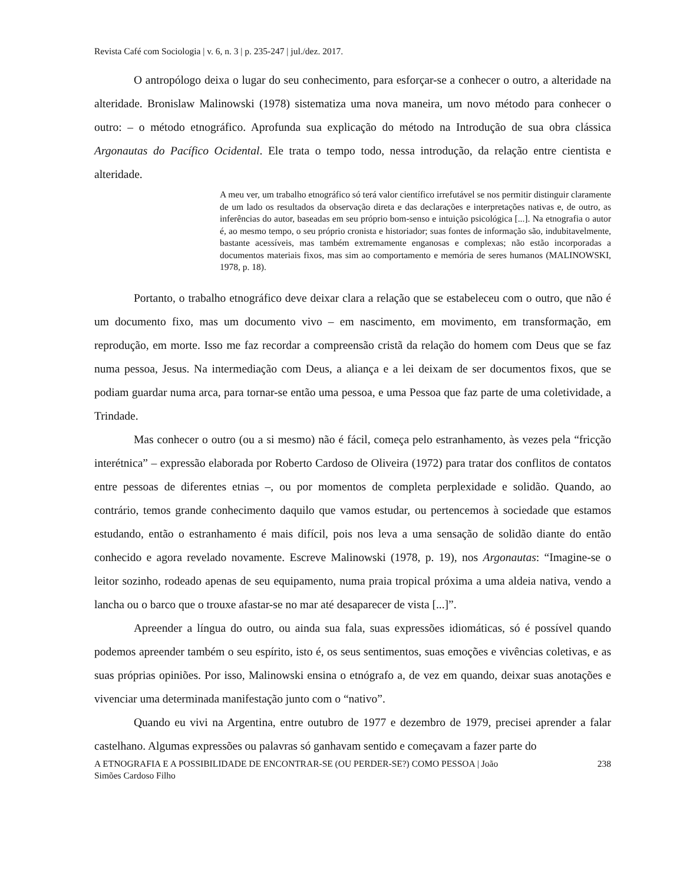Revista Café com Sociologia | v. 6, n. 3 | p. 235-247 | jul./dez. 2017.
O antropólogo deixa o lugar do seu conhecimento, para esforçar-se a conhecer o outro, a alteridade na alteridade. Bronislaw Malinowski (1978) sistematiza uma nova maneira, um novo método para conhecer o outro: – o método etnográfico. Aprofunda sua explicação do método na Introdução de sua obra clássica Argonautas do Pacífico Ocidental. Ele trata o tempo todo, nessa introdução, da relação entre cientista e alteridade.
A meu ver, um trabalho etnográfico só terá valor científico irrefutável se nos permitir distinguir claramente de um lado os resultados da observação direta e das declarações e interpretações nativas e, de outro, as inferências do autor, baseadas em seu próprio bom-senso e intuição psicológica [...]. Na etnografia o autor é, ao mesmo tempo, o seu próprio cronista e historiador; suas fontes de informação são, indubitavelmente, bastante acessíveis, mas também extremamente enganosas e complexas; não estão incorporadas a documentos materiais fixos, mas sim ao comportamento e memória de seres humanos (MALINOWSKI, 1978, p. 18).
Portanto, o trabalho etnográfico deve deixar clara a relação que se estabeleceu com o outro, que não é um documento fixo, mas um documento vivo – em nascimento, em movimento, em transformação, em reprodução, em morte. Isso me faz recordar a compreensão cristã da relação do homem com Deus que se faz numa pessoa, Jesus. Na intermediação com Deus, a aliança e a lei deixam de ser documentos fixos, que se podiam guardar numa arca, para tornar-se então uma pessoa, e uma Pessoa que faz parte de uma coletividade, a Trindade.
Mas conhecer o outro (ou a si mesmo) não é fácil, começa pelo estranhamento, às vezes pela “fricção interétnica” – expressão elaborada por Roberto Cardoso de Oliveira (1972) para tratar dos conflitos de contatos entre pessoas de diferentes etnias –, ou por momentos de completa perplexidade e solidão. Quando, ao contrário, temos grande conhecimento daquilo que vamos estudar, ou pertencemos à sociedade que estamos estudando, então o estranhamento é mais difícil, pois nos leva a uma sensação de solidão diante do então conhecido e agora revelado novamente. Escreve Malinowski (1978, p. 19), nos Argonautas: “Imagine-se o leitor sozinho, rodeado apenas de seu equipamento, numa praia tropical próxima a uma aldeia nativa, vendo a lancha ou o barco que o trouxe afastar-se no mar até desaparecer de vista [...]”.
Apreender a língua do outro, ou ainda sua fala, suas expressões idiomáticas, só é possível quando podemos apreender também o seu espírito, isto é, os seus sentimentos, suas emoções e vivências coletivas, e as suas próprias opiniões. Por isso, Malinowski ensina o etnógrafo a, de vez em quando, deixar suas anotações e vivenciar uma determinada manifestação junto com o “nativo”.
Quando eu vivi na Argentina, entre outubro de 1977 e dezembro de 1979, precisei aprender a falar castelhano. Algumas expressões ou palavras só ganhavam sentido e começavam a fazer parte do
A ETNOGRAFIA E A POSSIBILIDADE DE ENCONTRAR-SE (OU PERDER-SE?) COMO PESSOA | João
Simões Cardoso Filho 238